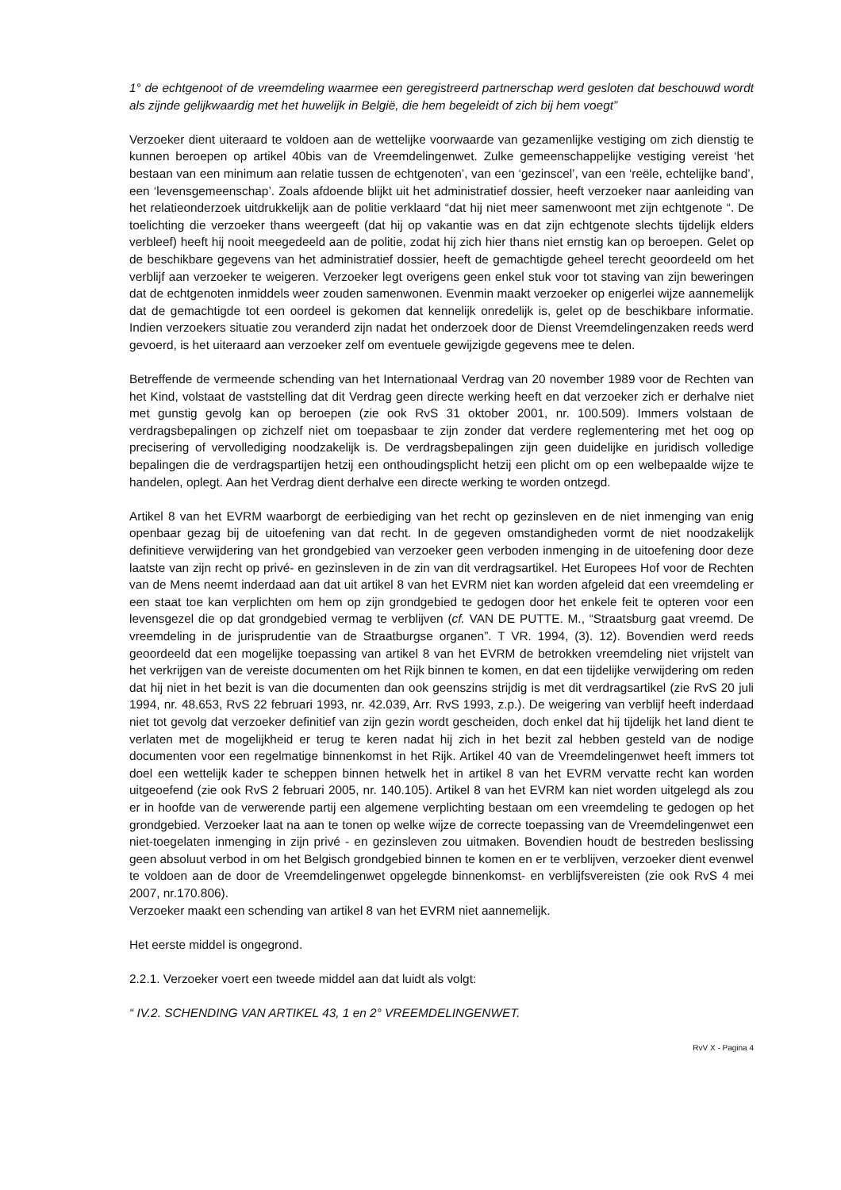1° de echtgenoot of de vreemdeling waarmee een geregistreerd partnerschap werd gesloten dat beschouwd wordt als zijnde gelijkwaardig met het huwelijk in België, die hem begeleidt of zich bij hem voegt”
Verzoeker dient uiteraard te voldoen aan de wettelijke voorwaarde van gezamenlijke vestiging om zich dienstig te kunnen beroepen op artikel 40bis van de Vreemdelingenwet. Zulke gemeenschappelijke vestiging vereist ‘het bestaan van een minimum aan relatie tussen de echtgenoten’, van een ‘gezinscel’, van een ‘reële, echtelijke band’, een ‘levensgemeenschap’. Zoals afdoende blijkt uit het administratief dossier, heeft verzoeker naar aanleiding van het relatieonderzoek uitdrukkelijk aan de politie verklaard “dat hij niet meer samenwoont met zijn echtgenote “. De toelichting die verzoeker thans weergeeft (dat hij op vakantie was en dat zijn echtgenote slechts tijdelijk elders verbleef) heeft hij nooit meegedeeld aan de politie, zodat hij zich hier thans niet ernstig kan op beroepen. Gelet op de beschikbare gegevens van het administratief dossier, heeft de gemachtigde geheel terecht geoordeeld om het verblijf aan verzoeker te weigeren. Verzoeker legt overigens geen enkel stuk voor tot staving van zijn beweringen dat de echtgenoten inmiddels weer zouden samenwonen. Evenmin maakt verzoeker op enigerlei wijze aannemelijk dat de gemachtigde tot een oordeel is gekomen dat kennelijk onredelijk is, gelet op de beschikbare informatie. Indien verzoekers situatie zou veranderd zijn nadat het onderzoek door de Dienst Vreemdelingenzaken reeds werd gevoerd, is het uiteraard aan verzoeker zelf om eventuele gewijzigde gegevens mee te delen.
Betreffende de vermeende schending van het Internationaal Verdrag van 20 november 1989 voor de Rechten van het Kind, volstaat de vaststelling dat dit Verdrag geen directe werking heeft en dat verzoeker zich er derhalve niet met gunstig gevolg kan op beroepen (zie ook RvS 31 oktober 2001, nr. 100.509). Immers volstaan de verdragsbepalingen op zichzelf niet om toepasbaar te zijn zonder dat verdere reglementering met het oog op precisering of vervollediging noodzakelijk is. De verdragsbepalingen zijn geen duidelijke en juridisch volledige bepalingen die de verdragspartijen hetzij een onthoudingsplicht hetzij een plicht om op een welbepaalde wijze te handelen, oplegt. Aan het Verdrag dient derhalve een directe werking te worden ontzegd.
Artikel 8 van het EVRM waarborgt de eerbiediging van het recht op gezinsleven en de niet inmenging van enig openbaar gezag bij de uitoefening van dat recht. In de gegeven omstandigheden vormt de niet noodzakelijk definitieve verwijdering van het grondgebied van verzoeker geen verboden inmenging in de uitoefening door deze laatste van zijn recht op privé- en gezinsleven in de zin van dit verdragsartikel. Het Europees Hof voor de Rechten van de Mens neemt inderdaad aan dat uit artikel 8 van het EVRM niet kan worden afgeleid dat een vreemdeling er een staat toe kan verplichten om hem op zijn grondgebied te gedogen door het enkele feit te opteren voor een levensgezel die op dat grondgebied vermag te verblijven (cf. VAN DE PUTTE. M., “Straatsburg gaat vreemd. De vreemdeling in de jurisprudentie van de Straatburgse organen”. T VR. 1994, (3). 12). Bovendien werd reeds geoordeeld dat een mogelijke toepassing van artikel 8 van het EVRM de betrokken vreemdeling niet vrijstelt van het verkrijgen van de vereiste documenten om het Rijk binnen te komen, en dat een tijdelijke verwijdering om reden dat hij niet in het bezit is van die documenten dan ook geenszins strijdig is met dit verdragsartikel (zie RvS 20 juli 1994, nr. 48.653, RvS 22 februari 1993, nr. 42.039, Arr. RvS 1993, z.p.). De weigering van verblijf heeft inderdaad niet tot gevolg dat verzoeker definitief van zijn gezin wordt gescheiden, doch enkel dat hij tijdelijk het land dient te verlaten met de mogelijkheid er terug te keren nadat hij zich in het bezit zal hebben gesteld van de nodige documenten voor een regelmatige binnenkomst in het Rijk. Artikel 40 van de Vreemdelingenwet heeft immers tot doel een wettelijk kader te scheppen binnen hetwelk het in artikel 8 van het EVRM vervatte recht kan worden uitgeoefend (zie ook RvS 2 februari 2005, nr. 140.105). Artikel 8 van het EVRM kan niet worden uitgelegd als zou er in hoofde van de verwerende partij een algemene verplichting bestaan om een vreemdeling te gedogen op het grondgebied. Verzoeker laat na aan te tonen op welke wijze de correcte toepassing van de Vreemdelingenwet een niet-toegelaten inmenging in zijn privé - en gezinsleven zou uitmaken. Bovendien houdt de bestreden beslissing geen absoluut verbod in om het Belgisch grondgebied binnen te komen en er te verblijven, verzoeker dient evenwel te voldoen aan de door de Vreemdelingenwet opgelegde binnenkomst- en verblijfsvereisten (zie ook RvS 4 mei 2007, nr.170.806).
Verzoeker maakt een schending van artikel 8 van het EVRM niet aannemelijk.
Het eerste middel is ongegrond.
2.2.1. Verzoeker voert een tweede middel aan dat luidt als volgt:
“ IV.2. SCHENDING VAN ARTIKEL 43, 1 en 2° VREEMDELINGENWET.
RvV X - Pagina 4